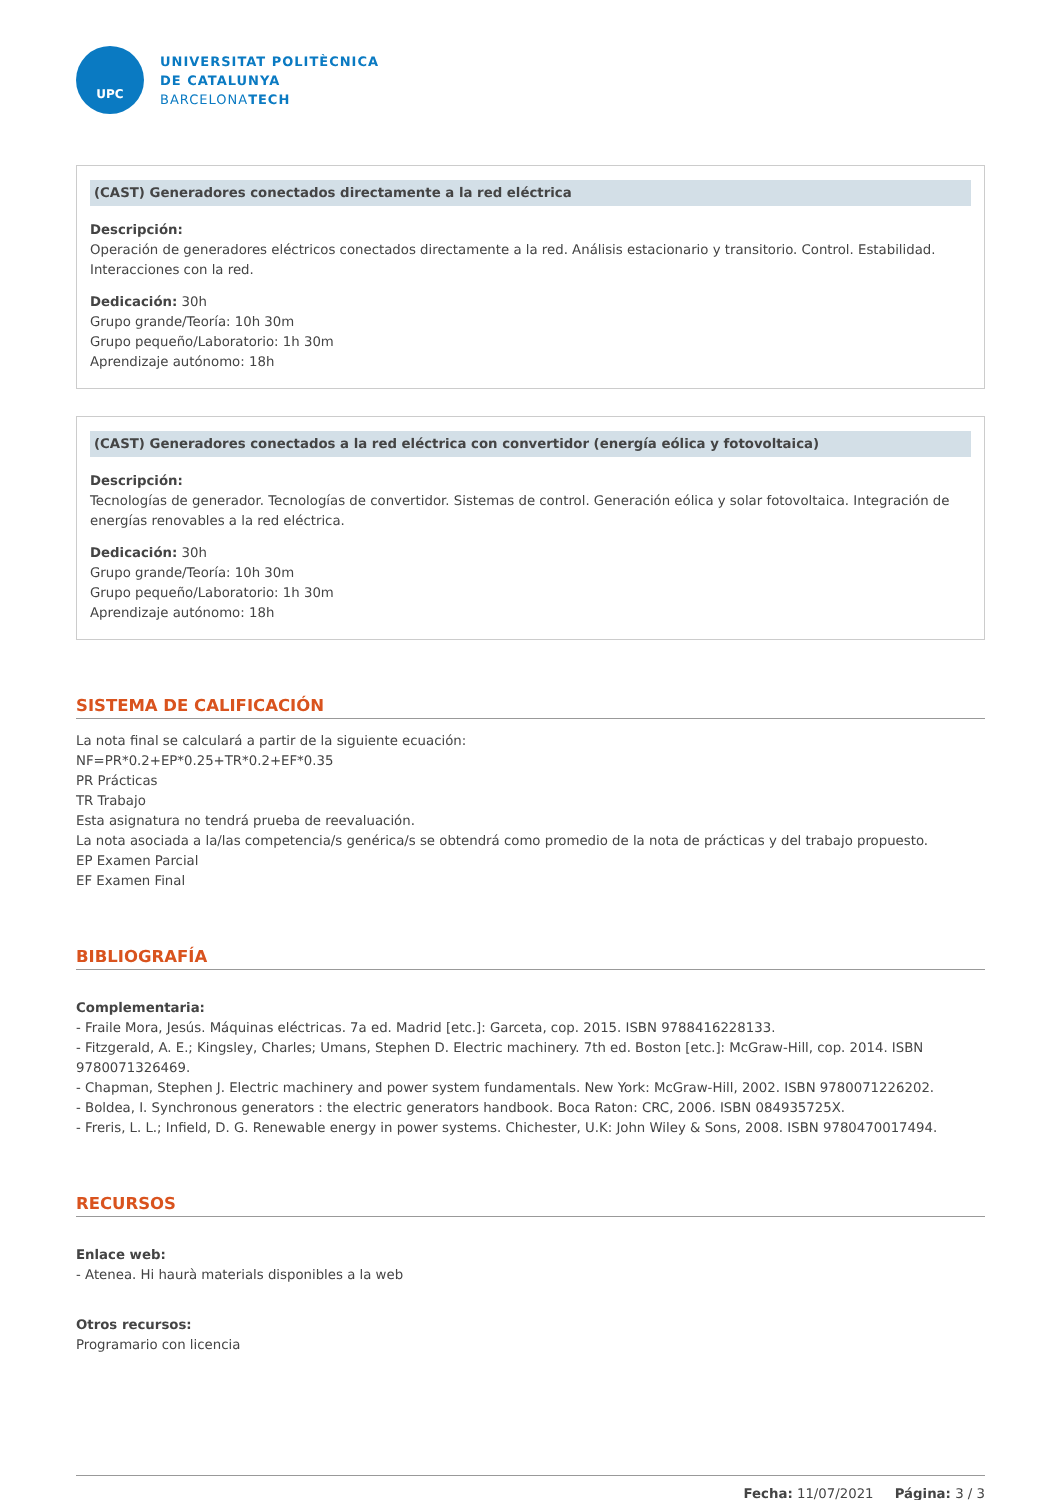UPC
UNIVERSITAT POLITÈCNICA
DE CATALUNYA
BARCELONATECH
(CAST) Generadores conectados directamente a la red eléctrica
Descripción:
Operación de generadores eléctricos conectados directamente a la red. Análisis estacionario y transitorio. Control. Estabilidad. Interacciones con la red.
Dedicación: 30h
Grupo grande/Teoría: 10h 30m
Grupo pequeño/Laboratorio: 1h 30m
Aprendizaje autónomo: 18h
(CAST) Generadores conectados a la red eléctrica con convertidor (energía eólica y fotovoltaica)
Descripción:
Tecnologías de generador. Tecnologías de convertidor. Sistemas de control. Generación eólica y solar fotovoltaica. Integración de energías renovables a la red eléctrica.
Dedicación: 30h
Grupo grande/Teoría: 10h 30m
Grupo pequeño/Laboratorio: 1h 30m
Aprendizaje autónomo: 18h
SISTEMA DE CALIFICACIÓN
La nota final se calculará a partir de la siguiente ecuación:
NF=PR*0.2+EP*0.25+TR*0.2+EF*0.35
PR Prácticas
TR Trabajo
Esta asignatura no tendrá prueba de reevaluación.
La nota asociada a la/las competencia/s genérica/s se obtendrá como promedio de la nota de prácticas y del trabajo propuesto.
EP Examen Parcial
EF Examen Final
BIBLIOGRAFÍA
Complementaria:
- Fraile Mora, Jesús. Máquinas eléctricas. 7a ed. Madrid [etc.]: Garceta, cop. 2015. ISBN 9788416228133.
- Fitzgerald, A. E.; Kingsley, Charles; Umans, Stephen D. Electric machinery. 7th ed. Boston [etc.]: McGraw-Hill, cop. 2014. ISBN 9780071326469.
- Chapman, Stephen J. Electric machinery and power system fundamentals. New York: McGraw-Hill, 2002. ISBN 9780071226202.
- Boldea, I. Synchronous generators : the electric generators handbook. Boca Raton: CRC, 2006. ISBN 084935725X.
- Freris, L. L.; Infield, D. G. Renewable energy in power systems. Chichester, U.K: John Wiley & Sons, 2008. ISBN 9780470017494.
RECURSOS
Enlace web:
- Atenea. Hi haurà materials disponibles a la web
Otros recursos:
Programario con licencia
Fecha: 11/07/2021 Página: 3 / 3